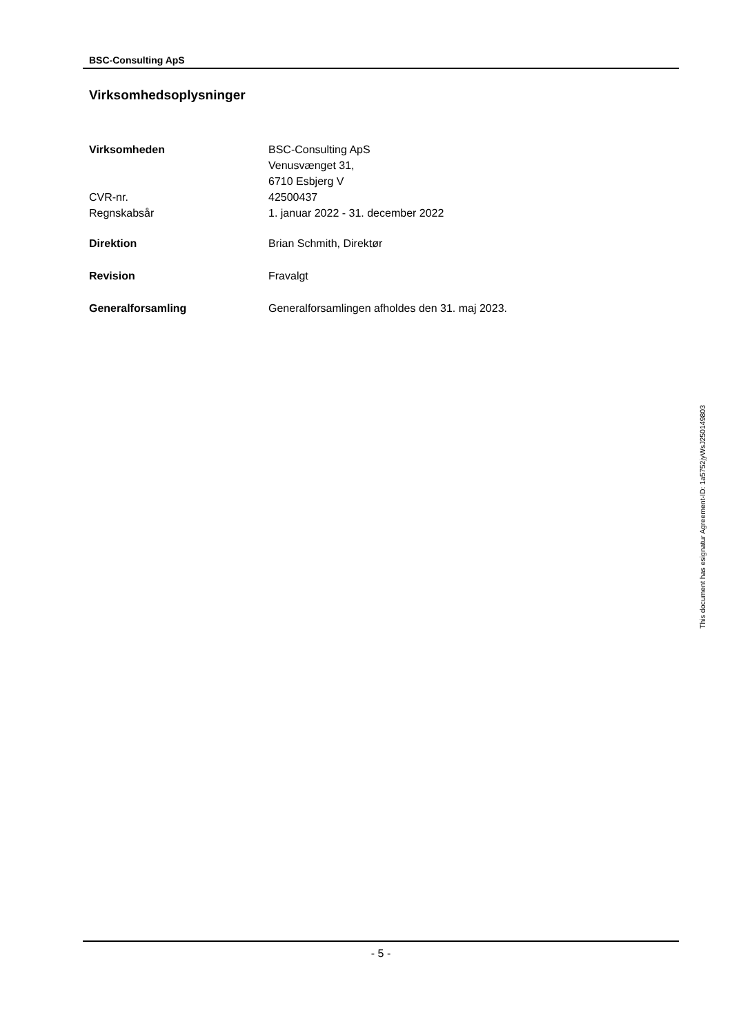BSC-Consulting ApS
Virksomhedsoplysninger
| Virksomheden | BSC-Consulting ApS Venusvænget 31, 6710 Esbjerg V |
| CVR-nr. | 42500437 |
| Regnskabsår | 1. januar 2022 - 31. december 2022 |
| Direktion | Brian Schmith, Direktør |
| Revision | Fravalgt |
| Generalforsamling | Generalforsamlingen afholdes den 31. maj 2023. |
- 5 -
This document has esignatur Agreement-ID: 1a5752jyWsJ250149803